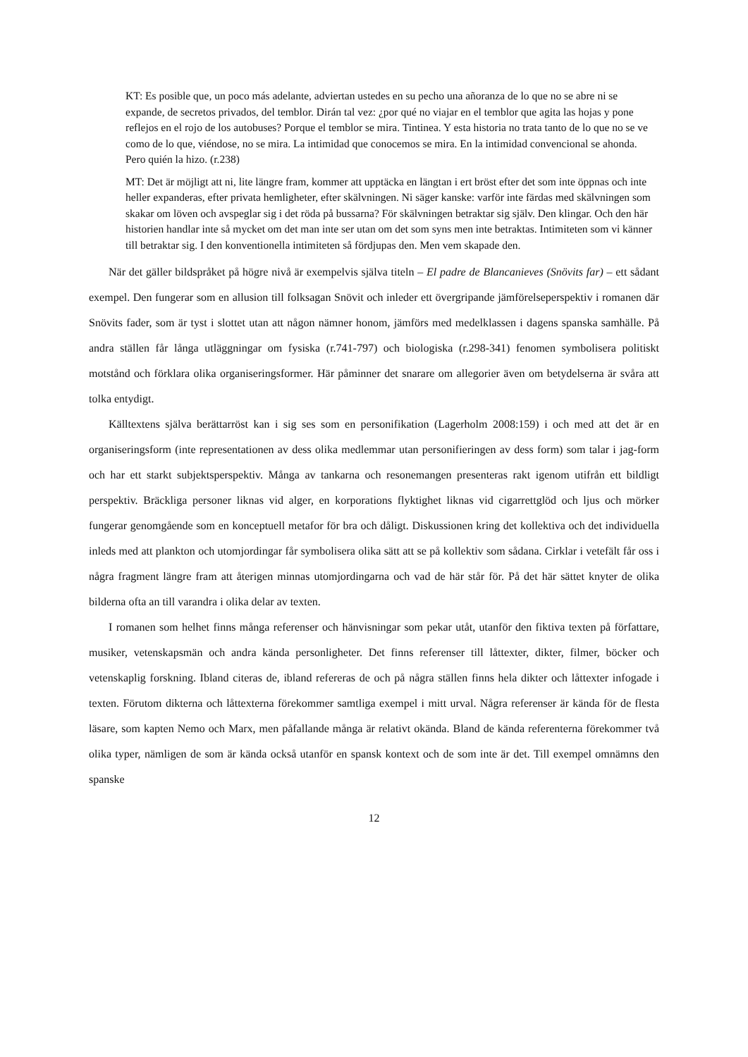KT: Es posible que, un poco más adelante, adviertan ustedes en su pecho una añoranza de lo que no se abre ni se expande, de secretos privados, del temblor. Dirán tal vez: ¿por qué no viajar en el temblor que agita las hojas y pone reflejos en el rojo de los autobuses? Porque el temblor se mira. Tintinea. Y esta historia no trata tanto de lo que no se ve como de lo que, viéndose, no se mira. La intimidad que conocemos se mira. En la intimidad convencional se ahonda. Pero quién la hizo. (r.238)
MT: Det är möjligt att ni, lite längre fram, kommer att upptäcka en längtan i ert bröst efter det som inte öppnas och inte heller expanderas, efter privata hemligheter, efter skälvningen. Ni säger kanske: varför inte färdas med skälvningen som skakar om löven och avspeglar sig i det röda på bussarna? För skälvningen betraktar sig själv. Den klingar. Och den här historien handlar inte så mycket om det man inte ser utan om det som syns men inte betraktas. Intimiteten som vi känner till betraktar sig. I den konventionella intimiteten så fördjupas den. Men vem skapade den.
När det gäller bildspråket på högre nivå är exempelvis själva titeln – El padre de Blancanieves (Snövits far) – ett sådant exempel. Den fungerar som en allusion till folksagan Snövit och inleder ett övergripande jämförelseperspektiv i romanen där Snövits fader, som är tyst i slottet utan att någon nämner honom, jämförs med medelklassen i dagens spanska samhälle. På andra ställen får långa utläggningar om fysiska (r.741-797) och biologiska (r.298-341) fenomen symbolisera politiskt motstånd och förklara olika organiseringsformer. Här påminner det snarare om allegorier även om betydelserna är svåra att tolka entydigt.
Källtextens själva berättarröst kan i sig ses som en personifikation (Lagerholm 2008:159) i och med att det är en organiseringsform (inte representationen av dess olika medlemmar utan personifieringen av dess form) som talar i jag-form och har ett starkt subjektsperspektiv. Många av tankarna och resonemangen presenteras rakt igenom utifrån ett bildligt perspektiv. Bräckliga personer liknas vid alger, en korporations flyktighet liknas vid cigarrettglöd och ljus och mörker fungerar genomgående som en konceptuell metafor för bra och dåligt. Diskussionen kring det kollektiva och det individuella inleds med att plankton och utomjordingar får symbolisera olika sätt att se på kollektiv som sådana. Cirklar i vetefält får oss i några fragment längre fram att återigen minnas utomjordingarna och vad de här står för. På det här sättet knyter de olika bilderna ofta an till varandra i olika delar av texten.
I romanen som helhet finns många referenser och hänvisningar som pekar utåt, utanför den fiktiva texten på författare, musiker, vetenskapsmän och andra kända personligheter. Det finns referenser till låttexter, dikter, filmer, böcker och vetenskaplig forskning. Ibland citeras de, ibland refereras de och på några ställen finns hela dikter och låttexter infogade i texten. Förutom dikterna och låttexterna förekommer samtliga exempel i mitt urval. Några referenser är kända för de flesta läsare, som kapten Nemo och Marx, men påfallande många är relativt okända. Bland de kända referenterna förekommer två olika typer, nämligen de som är kända också utanför en spansk kontext och de som inte är det. Till exempel omnämns den spanske
12